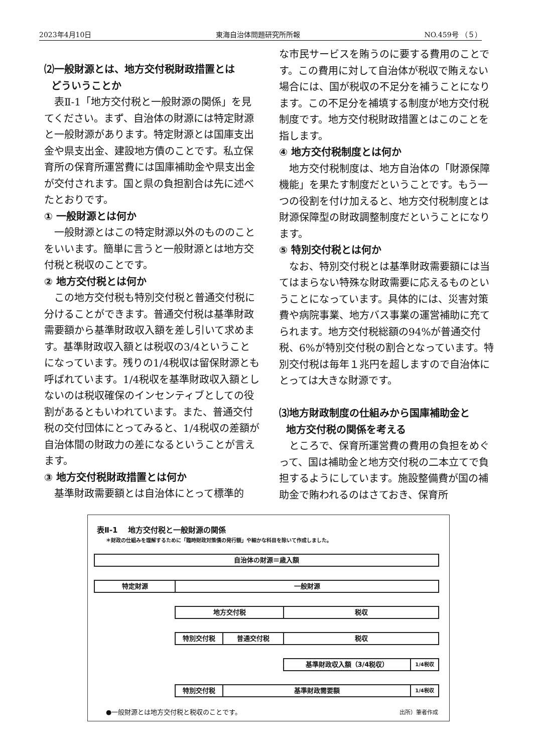2023年4月10日 東海自治体問題研究所所報 NO.459号 （５）
⑵一般財源とは、地方交付税財政措置とは
どういうことか
表Ⅱ-1「地方交付税と一般財源の関係」を見てください。まず、自治体の財源には特定財源と一般財源があります。特定財源とは国庫支出金や県支出金、建設地方債のことです。私立保育所の保育所運営費には国庫補助金や県支出金が交付されます。国と県の負担割合は先に述べたとおりです。
① 一般財源とは何か
一般財源とはこの特定財源以外のもののことをいいます。簡単に言うと一般財源とは地方交付税と税収のことです。
② 地方交付税とは何か
この地方交付税も特別交付税と普通交付税に分けることができます。普通交付税は基準財政需要額から基準財政収入額を差し引いて求めます。基準財政収入額とは税収の3/4ということになっています。残りの1/4税収は留保財源とも呼ばれています。1/4税収を基準財政収入額としないのは税収確保のインセンティブとしての役割があるともいわれています。また、普通交付税の交付団体にとってみると、1/4税収の差額が自治体間の財政力の差になるということが言えます。
③ 地方交付税財政措置とは何か
基準財政需要額とは自治体にとって標準的
な市民サービスを賄うのに要する費用のことです。この費用に対して自治体が税収で賄えない場合には、国が税収の不足分を補うことになります。この不足分を補填する制度が地方交付税制度です。地方交付税財政措置とはこのことを指します。
④ 地方交付税制度とは何か
地方交付税制度は、地方自治体の「財源保障機能」を果たす制度だということです。もう一つの役割を付け加えると、地方交付税制度とは財源保障型の財政調整制度だということになります。
⑤ 特別交付税とは何か
なお、特別交付税とは基準財政需要額には当てはまらない特殊な財政需要に応えるものということになっています。具体的には、災害対策費や病院事業、地方バス事業の運営補助に充てられます。地方交付税総額の94%が普通交付税、6%が特別交付税の割合となっています。特別交付税は毎年１兆円を超しますので自治体にとっては大きな財源です。
⑶地方財政制度の仕組みから国庫補助金と
地方交付税の関係を考える
ところで、保育所運営費の費用の負担をめぐって、国は補助金と地方交付税の二本立てで負担するようにしています。施設整備費が国の補助金で賄われるのはさておき、保育所
表Ⅱ-1　 地方交付税と一般財源の関係
＊財政の仕組みを理解するために「臨時財政対策債の発行額」や細かな科目を除いて作成しました。
自治体の財源＝歳入額
特定財源 一般財源
地方交付税 税収
特別交付税 普通交付税 税収
基準財政収入額（3/4税収） 1/4税収
特別交付税 基準財政需要額 1/4税収
●一般財源とは地方交付税と税収のことです。
出所）筆者作成